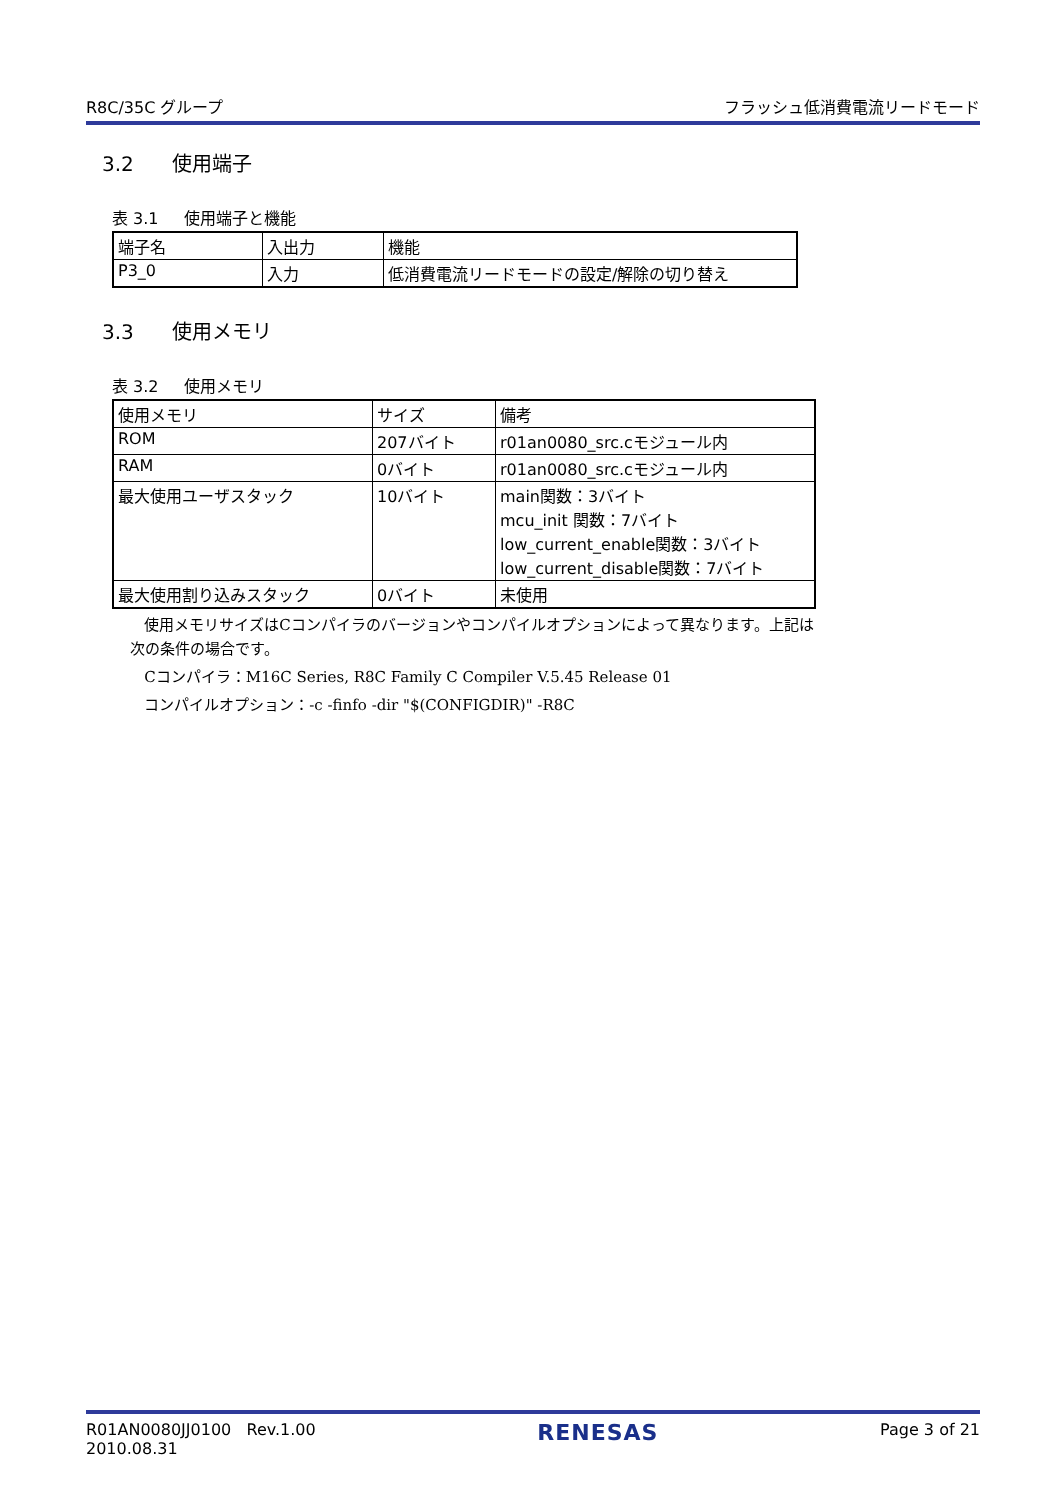R8C/35C グループ フラッシュ低消費電流リードモード
3.2 使用端子
表 3.1 使用端子と機能
| 端子名 | 入出力 | 機能 |
| P3_0 | 入力 | 低消費電流リードモードの設定/解除の切り替え |
3.3 使用メモリ
表 3.2 使用メモリ
| 使用メモリ | サイズ | 備考 |
| ROM | 207バイト | r01an0080_src.cモジュール内 |
| RAM | 0バイト | r01an0080_src.cモジュール内 |
| 最大使用ユーザスタック | 10バイト | main関数：3バイト mcu_init 関数：7バイト low_current_enable関数：3バイト low_current_disable関数：7バイト |
| 最大使用割り込みスタック | 0バイト | 未使用 |
使用メモリサイズはCコンパイラのバージョンやコンパイルオプションによって異なります。上記は
次の条件の場合です。
Cコンパイラ：M16C Series, R8C Family C Compiler V.5.45 Release 01
コンパイルオプション：-c -finfo -dir "$(CONFIGDIR)" -R8C
R01AN0080JJ0100 Rev.1.00
2010.08.31 RENESAS Page 3 of 21